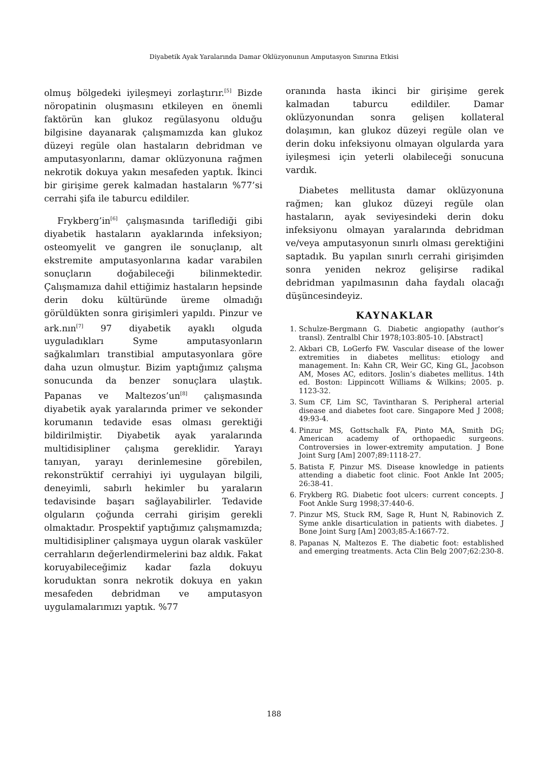Diyabetik Ayak Yaralarında Damar Oklüzyonunun Amputasyon Sınırına Etkisi
olmuş bölgedeki iyileşmeyi zorlaştırır.<sup>[5]</sup> Bizde nöropatinin oluşmasını etkileyen en önemli faktörün kan glukoz regülasyonu olduğu bilgisine dayanarak çalışmamızda kan glukoz düzeyi regüle olan hastaların debridman ve amputasyonlarını, damar oklüzyonuna rağmen nekrotik dokuya yakın mesafeden yaptık. İkinci bir girişime gerek kalmadan hastaların %77’si cerrahi şifa ile taburcu edildiler.
Frykberg’in<sup>[6]</sup> çalışmasında tariflediği gibi diyabetik hastaların ayaklarında infeksiyon; osteomyelit ve gangren ile sonuçlanıp, alt ekstremite amputasyonlarına kadar varabilen sonuçların doğabileceği bilinmektedir. Çalışmamıza dahil ettiğimiz hastaların hepsinde derin doku kültüründe üreme olmadığı görüldükten sonra girişimleri yapıldı. Pinzur ve ark.nın<sup>[7]</sup> 97 diyabetik ayaklı olguda uyguladıkları Syme amputasyonların sağkalımları transtibial amputasyonlara göre daha uzun olmuştur. Bizim yaptığımız çalışma sonucunda da benzer sonuçlara ulaştık. Papanas ve Maltezos’un<sup>[8]</sup> çalışmasında diyabetik ayak yaralarında primer ve sekonder korumanın tedavide esas olması gerektiği bildirilmiştir. Diyabetik ayak yaralarında multidisipliner çalışma gereklidir. Yarayı tanıyan, yarayı derinlemesine görebilen, rekonstrüktif cerrahiyi iyi uygulayan bilgili, deneyimli, sabırlı hekimler bu yaraların tedavisinde başarı sağlayabilirler. Tedavide olguların çoğunda cerrahi girişim gerekli olmaktadır. Prospektif yaptığımız çalışmamızda; multidisipliner çalışmaya uygun olarak vasküler cerrahların değerlendirmelerini baz aldık. Fakat koruyabileceğimiz kadar fazla dokuyu koruduktan sonra nekrotik dokuya en yakın mesafeden debridman ve amputasyon uygulamalarımızı yaptık. %77
oranında hasta ikinci bir girişime gerek kalmadan taburcu edildiler. Damar oklüzyonundan sonra gelişen kollateral dolaşımın, kan glukoz düzeyi regüle olan ve derin doku infeksiyonu olmayan olgularda yara iyileşmesi için yeterli olabileceği sonucuna vardık.
Diabetes mellitusta damar oklüzyonuna rağmen; kan glukoz düzeyi regüle olan hastaların, ayak seviyesindeki derin doku infeksiyonu olmayan yaralarında debridman ve/veya amputasyonun sınırlı olması gerektiğini saptadık. Bu yapılan sınırlı cerrahi girişimden sonra yeniden nekroz gelişirse radikal debridman yapılmasının daha faydalı olacağı düşüncesindeyiz.
KAYNAKLAR
1. Schulze-Bergmann G. Diabetic angiopathy (author’s transl). Zentralbl Chir 1978;103:805-10. [Abstract]
2. Akbari CB, LoGerfo FW. Vascular disease of the lower extremities in diabetes mellitus: etiology and management. In: Kahn CR, Weir GC, King GL, Jacobson AM, Moses AC, editors. Joslin’s diabetes mellitus. 14th ed. Boston: Lippincott Williams & Wilkins; 2005. p. 1123-32.
3. Sum CF, Lim SC, Tavintharan S. Peripheral arterial disease and diabetes foot care. Singapore Med J 2008; 49:93-4.
4. Pinzur MS, Gottschalk FA, Pinto MA, Smith DG; American academy of orthopaedic surgeons. Controversies in lower-extremity amputation. J Bone Joint Surg [Am] 2007;89:1118-27.
5. Batista F, Pinzur MS. Disease knowledge in patients attending a diabetic foot clinic. Foot Ankle Int 2005; 26:38-41.
6. Frykberg RG. Diabetic foot ulcers: current concepts. J Foot Ankle Surg 1998;37:440-6.
7. Pinzur MS, Stuck RM, Sage R, Hunt N, Rabinovich Z. Syme ankle disarticulation in patients with diabetes. J Bone Joint Surg [Am] 2003;85-A:1667-72.
8. Papanas N, Maltezos E. The diabetic foot: established and emerging treatments. Acta Clin Belg 2007;62:230-8.
188